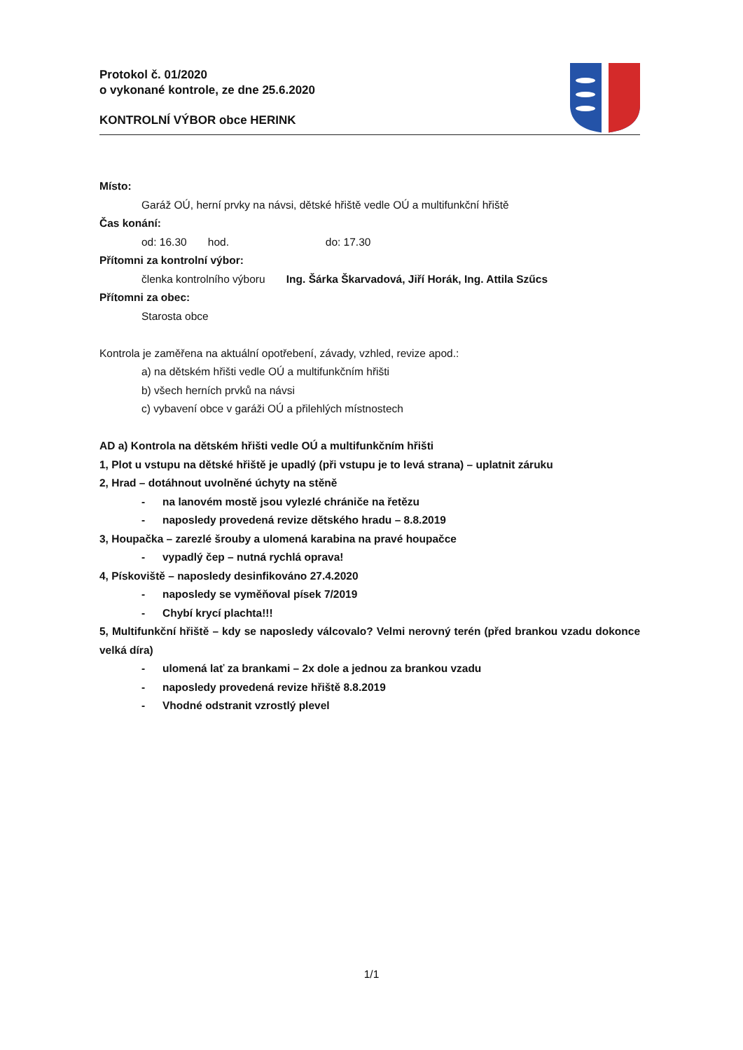Protokol č. 01/2020
o vykonané kontrole, ze dne 25.6.2020
KONTROLNÍ VÝBOR obce HERINK
Místo:
Garáž OÚ, herní prvky na návsi, dětské hřiště vedle OÚ a multifunkční hřiště
Čas konání:
od: 16.30 hod. do: 17.30
Přítomni za kontrolní výbor:
členka kontrolního výboru Ing. Šárka Škarvadová, Jiří Horák, Ing. Attila Szűcs
Přítomni za obec:
Starosta obce
Kontrola je zaměřena na aktuální opotřebení, závady, vzhled, revize apod.:
a) na dětském hřišti vedle OÚ a multifunkčním hřišti
b) všech herních prvků na návsi
c) vybavení obce v garáži OÚ a přilehlých místnostech
AD a) Kontrola na dětském hřišti vedle OÚ a multifunkčním hřišti
1, Plot u vstupu na dětské hřiště je upadlý (při vstupu je to levá strana) – uplatnit záruku
2, Hrad – dotáhnout uvolněné úchyty na stěně
- na lanovém mostě jsou vylezlé chrániče na řetězu
- naposledy provedená revize dětského hradu – 8.8.2019
3, Houpačka – zarezlé šrouby a ulomená karabina na pravé houpačce
- vypadlý čep – nutná rychlá oprava!
4, Pískoviště – naposledy desinfikováno 27.4.2020
- naposledy se vyměňoval písek 7/2019
- Chybí krycí plachta!!!
5, Multifunkční hřiště – kdy se naposledy válcovalo? Velmi nerovný terén (před brankou vzadu dokonce velká díra)
- ulomená lať za brankami – 2x dole a jednou za brankou vzadu
- naposledy provedená revize hřiště 8.8.2019
- Vhodné odstranit vzrostlý plevel
1/1